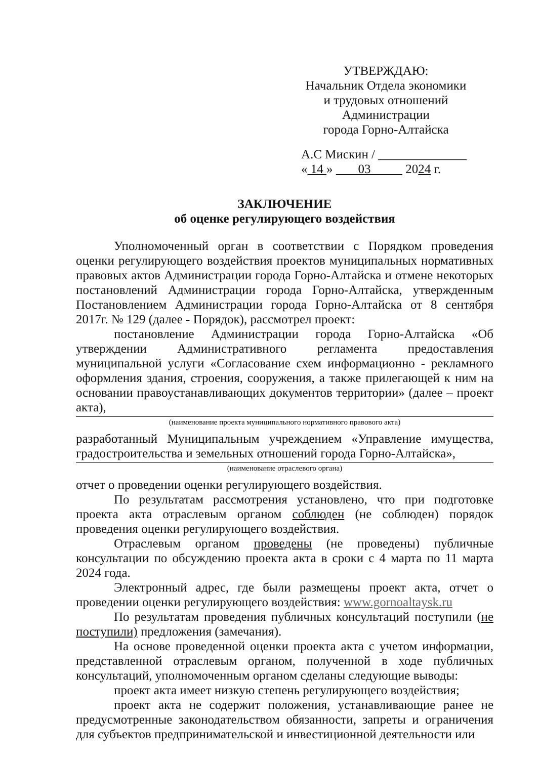УТВЕРЖДАЮ:
Начальник Отдела экономики
и трудовых отношений Администрации
города Горно-Алтайска
А.С Мискин / ______________
« 14 » 03 2024 г.
ЗАКЛЮЧЕНИЕ
об оценке регулирующего воздействия
Уполномоченный орган в соответствии с Порядком проведения оценки регулирующего воздействия проектов муниципальных нормативных правовых актов Администрации города Горно-Алтайска и отмене некоторых постановлений Администрации города Горно-Алтайска, утвержденным Постановлением Администрации города Горно-Алтайска от 8 сентября 2017г. № 129 (далее - Порядок), рассмотрел проект:
постановление Администрации города Горно-Алтайска «Об утверждении Административного регламента предоставления муниципальной услуги «Согласование схем информационно - рекламного оформления здания, строения, сооружения, а также прилегающей к ним на основании правоустанавливающих документов территории» (далее – проект акта),
(наименование проекта муниципального нормативного правового акта)
разработанный Муниципальным учреждением «Управление имущества, градостроительства и земельных отношений города Горно-Алтайска»,
(наименование отраслевого органа)
отчет о проведении оценки регулирующего воздействия.
По результатам рассмотрения установлено, что при подготовке проекта акта отраслевым органом соблюден (не соблюден) порядок проведения оценки регулирующего воздействия.
Отраслевым органом проведены (не проведены) публичные консультации по обсуждению проекта акта в сроки с 4 марта по 11 марта 2024 года.
Электронный адрес, где были размещены проект акта, отчет о проведении оценки регулирующего воздействия: www.gornoaltaysk.ru
По результатам проведения публичных консультаций поступили (не поступили) предложения (замечания).
На основе проведенной оценки проекта акта с учетом информации, представленной отраслевым органом, полученной в ходе публичных консультаций, уполномоченным органом сделаны следующие выводы:
проект акта имеет низкую степень регулирующего воздействия;
проект акта не содержит положения, устанавливающие ранее не предусмотренные законодательством обязанности, запреты и ограничения для субъектов предпринимательской и инвестиционной деятельности или